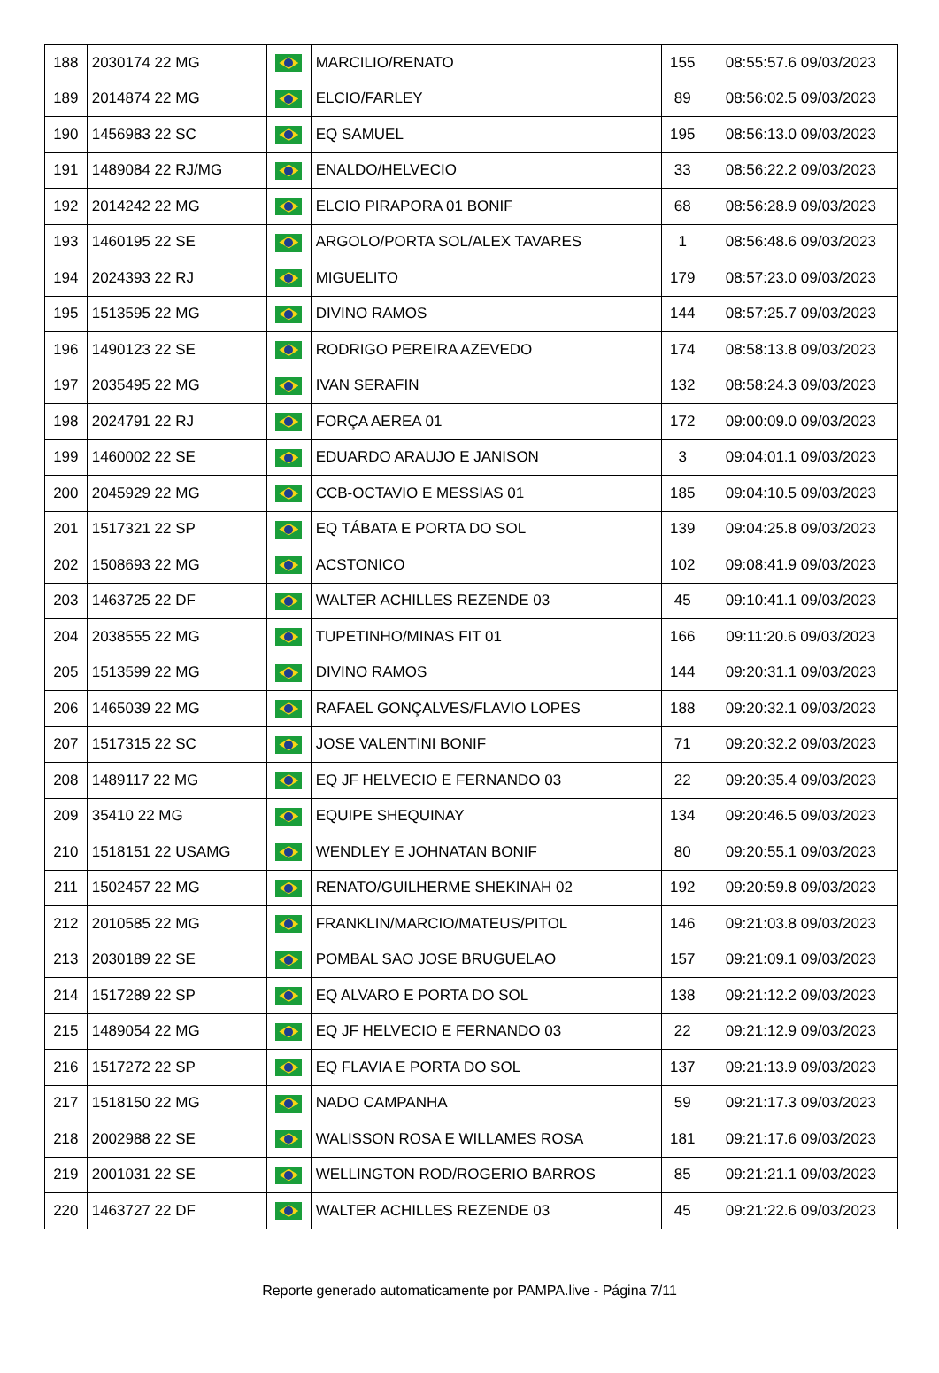| 188 | 2030174 22 MG | | MARCILIO/RENATO | 155 | 08:55:57.6 09/03/2023 |
| 189 | 2014874 22 MG | | ELCIO/FARLEY | 89 | 08:56:02.5 09/03/2023 |
| 190 | 1456983 22 SC | | EQ SAMUEL | 195 | 08:56:13.0 09/03/2023 |
| 191 | 1489084 22 RJ/MG | | ENALDO/HELVECIO | 33 | 08:56:22.2 09/03/2023 |
| 192 | 2014242 22 MG | | ELCIO PIRAPORA 01 BONIF | 68 | 08:56:28.9 09/03/2023 |
| 193 | 1460195 22 SE | | ARGOLO/PORTA SOL/ALEX TAVARES | 1 | 08:56:48.6 09/03/2023 |
| 194 | 2024393 22 RJ | | MIGUELITO | 179 | 08:57:23.0 09/03/2023 |
| 195 | 1513595 22 MG | | DIVINO RAMOS | 144 | 08:57:25.7 09/03/2023 |
| 196 | 1490123 22 SE | | RODRIGO PEREIRA AZEVEDO | 174 | 08:58:13.8 09/03/2023 |
| 197 | 2035495 22 MG | | IVAN SERAFIN | 132 | 08:58:24.3 09/03/2023 |
| 198 | 2024791 22 RJ | | FORÇA AEREA 01 | 172 | 09:00:09.0 09/03/2023 |
| 199 | 1460002 22 SE | | EDUARDO ARAUJO E JANISON | 3 | 09:04:01.1 09/03/2023 |
| 200 | 2045929 22 MG | | CCB-OCTAVIO E MESSIAS 01 | 185 | 09:04:10.5 09/03/2023 |
| 201 | 1517321 22 SP | | EQ TÁBATA E PORTA DO SOL | 139 | 09:04:25.8 09/03/2023 |
| 202 | 1508693 22 MG | | ACSTONICO | 102 | 09:08:41.9 09/03/2023 |
| 203 | 1463725 22 DF | | WALTER ACHILLES REZENDE 03 | 45 | 09:10:41.1 09/03/2023 |
| 204 | 2038555 22 MG | | TUPETINHO/MINAS FIT 01 | 166 | 09:11:20.6 09/03/2023 |
| 205 | 1513599 22 MG | | DIVINO RAMOS | 144 | 09:20:31.1 09/03/2023 |
| 206 | 1465039 22 MG | | RAFAEL GONÇALVES/FLAVIO LOPES | 188 | 09:20:32.1 09/03/2023 |
| 207 | 1517315 22 SC | | JOSE VALENTINI BONIF | 71 | 09:20:32.2 09/03/2023 |
| 208 | 1489117 22 MG | | EQ JF HELVECIO E FERNANDO 03 | 22 | 09:20:35.4 09/03/2023 |
| 209 | 35410 22 MG | | EQUIPE SHEQUINAY | 134 | 09:20:46.5 09/03/2023 |
| 210 | 1518151 22 USAMG | | WENDLEY E JOHNATAN BONIF | 80 | 09:20:55.1 09/03/2023 |
| 211 | 1502457 22 MG | | RENATO/GUILHERME SHEKINAH 02 | 192 | 09:20:59.8 09/03/2023 |
| 212 | 2010585 22 MG | | FRANKLIN/MARCIO/MATEUS/PITOL | 146 | 09:21:03.8 09/03/2023 |
| 213 | 2030189 22 SE | | POMBAL SAO JOSE BRUGUELAO | 157 | 09:21:09.1 09/03/2023 |
| 214 | 1517289 22 SP | | EQ ALVARO E PORTA DO SOL | 138 | 09:21:12.2 09/03/2023 |
| 215 | 1489054 22 MG | | EQ JF HELVECIO E FERNANDO 03 | 22 | 09:21:12.9 09/03/2023 |
| 216 | 1517272 22 SP | | EQ FLAVIA E PORTA DO SOL | 137 | 09:21:13.9 09/03/2023 |
| 217 | 1518150 22 MG | | NADO CAMPANHA | 59 | 09:21:17.3 09/03/2023 |
| 218 | 2002988 22 SE | | WALISSON ROSA E WILLAMES ROSA | 181 | 09:21:17.6 09/03/2023 |
| 219 | 2001031 22 SE | | WELLINGTON ROD/ROGERIO BARROS | 85 | 09:21:21.1 09/03/2023 |
| 220 | 1463727 22 DF | | WALTER ACHILLES REZENDE 03 | 45 | 09:21:22.6 09/03/2023 |
Reporte generado automaticamente por PAMPA.live - Página 7/11